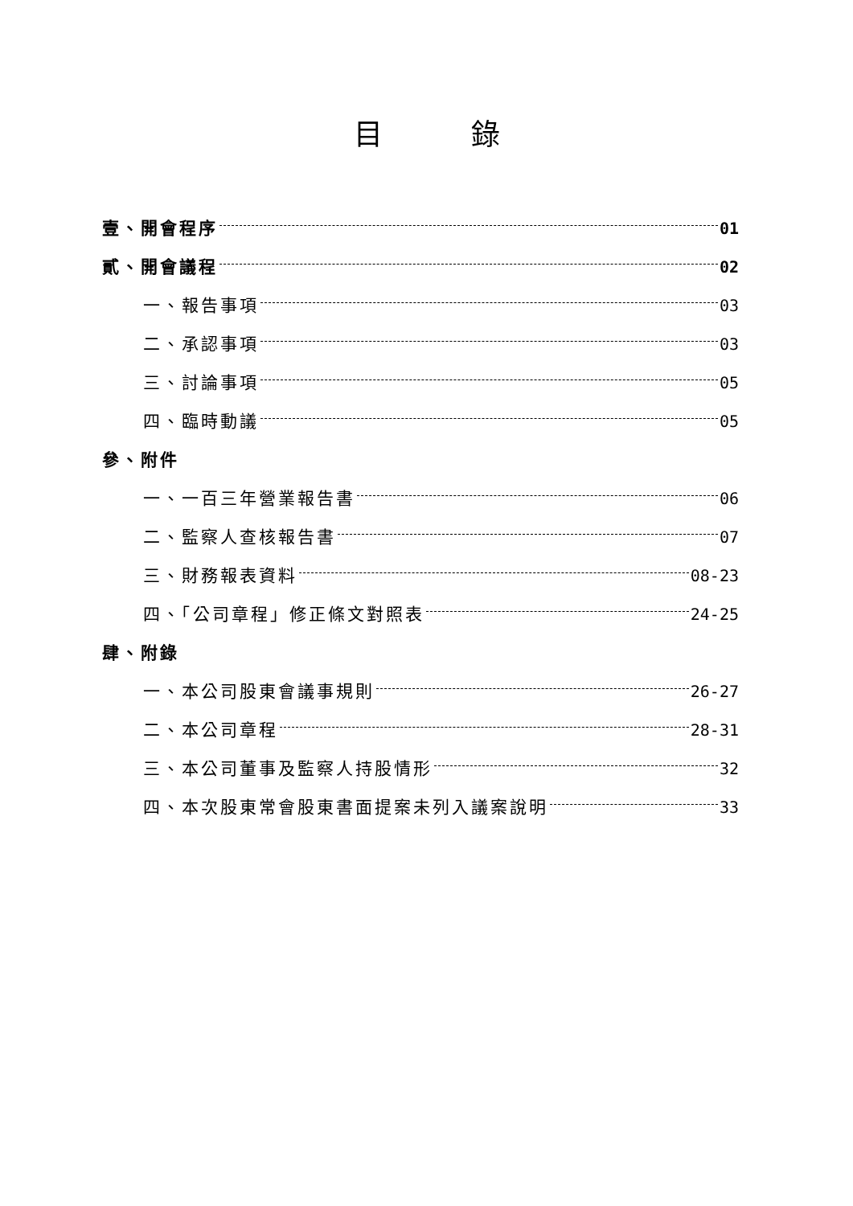目錄
壹、開會程序 01
貳、開會議程 02
一、報告事項 03
二、承認事項 03
三、討論事項 05
四、臨時動議 05
參、附件
一、一百三年營業報告書 06
二、監察人查核報告書 07
三、財務報表資料 08-23
四、「公司章程」修正條文對照表 24-25
肆、附錄
一、本公司股東會議事規則 26-27
二、本公司章程 28-31
三、本公司董事及監察人持股情形 32
四、本次股東常會股東書面提案未列入議案說明 33